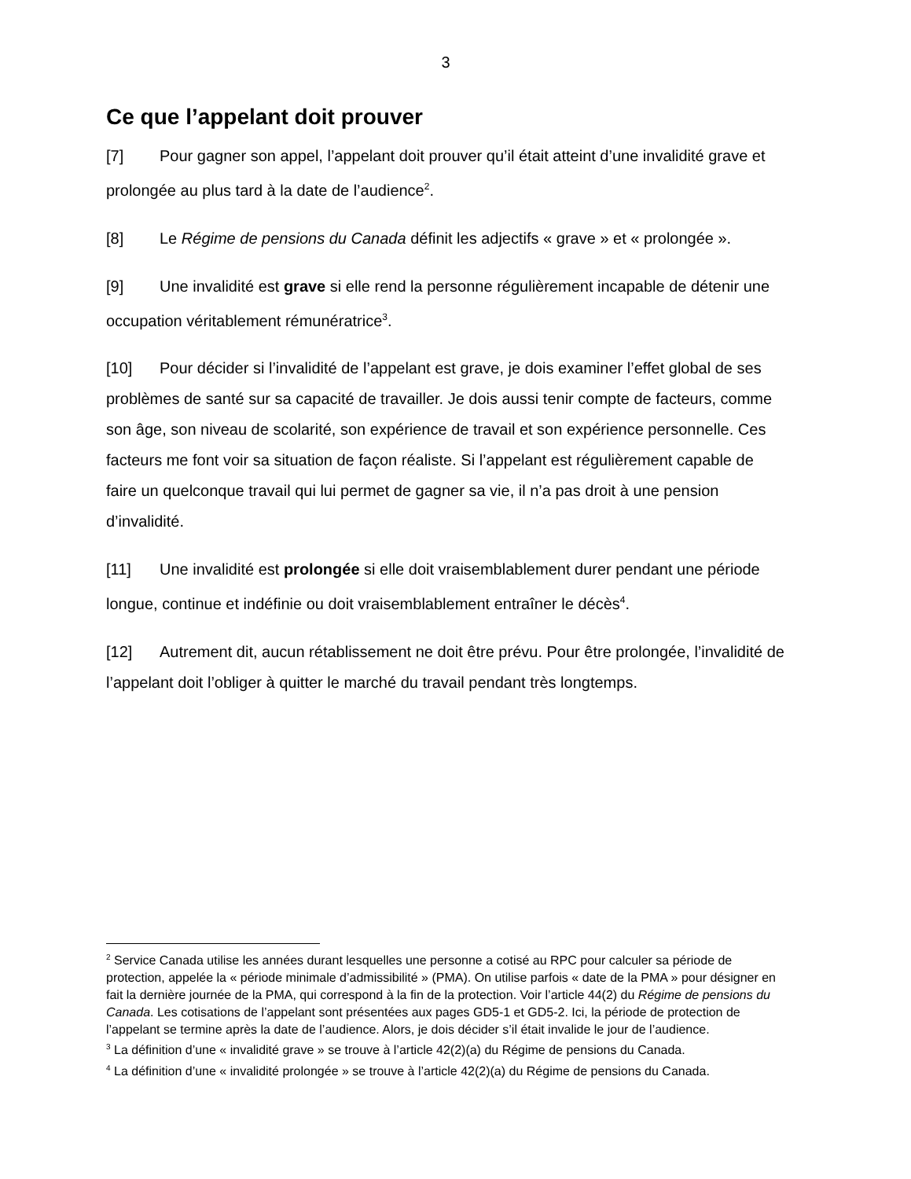3
Ce que l’appelant doit prouver
[7] Pour gagner son appel, l’appelant doit prouver qu’il était atteint d’une invalidité grave et prolongée au plus tard à la date de l’audience<sup>2</sup>.
[8] Le Régime de pensions du Canada définit les adjectifs « grave » et « prolongée ».
[9] Une invalidité est grave si elle rend la personne régulièrement incapable de détenir une occupation véritablement rémunératrice<sup>3</sup>.
[10] Pour décider si l’invalidité de l’appelant est grave, je dois examiner l’effet global de ses problèmes de santé sur sa capacité de travailler. Je dois aussi tenir compte de facteurs, comme son âge, son niveau de scolarité, son expérience de travail et son expérience personnelle. Ces facteurs me font voir sa situation de façon réaliste. Si l’appelant est régulièrement capable de faire un quelconque travail qui lui permet de gagner sa vie, il n’a pas droit à une pension d’invalidité.
[11] Une invalidité est prolongée si elle doit vraisemblablement durer pendant une période longue, continue et indéfinie ou doit vraisemblablement entraîner le décès<sup>4</sup>.
[12] Autrement dit, aucun rétablissement ne doit être prévu. Pour être prolongée, l’invalidité de l’appelant doit l’obliger à quitter le marché du travail pendant très longtemps.
<sup>2</sup> Service Canada utilise les années durant lesquelles une personne a cotisé au RPC pour calculer sa période de protection, appelée la « période minimale d’admissibilité » (PMA). On utilise parfois « date de la PMA » pour désigner en fait la dernière journée de la PMA, qui correspond à la fin de la protection. Voir l’article 44(2) du Régime de pensions du Canada. Les cotisations de l’appelant sont présentées aux pages GD5-1 et GD5-2. Ici, la période de protection de l’appelant se termine après la date de l’audience. Alors, je dois décider s’il était invalide le jour de l’audience.
<sup>3</sup> La définition d’une « invalidité grave » se trouve à l’article 42(2)(a) du Régime de pensions du Canada.
<sup>4</sup> La définition d’une « invalidité prolongée » se trouve à l’article 42(2)(a) du Régime de pensions du Canada.